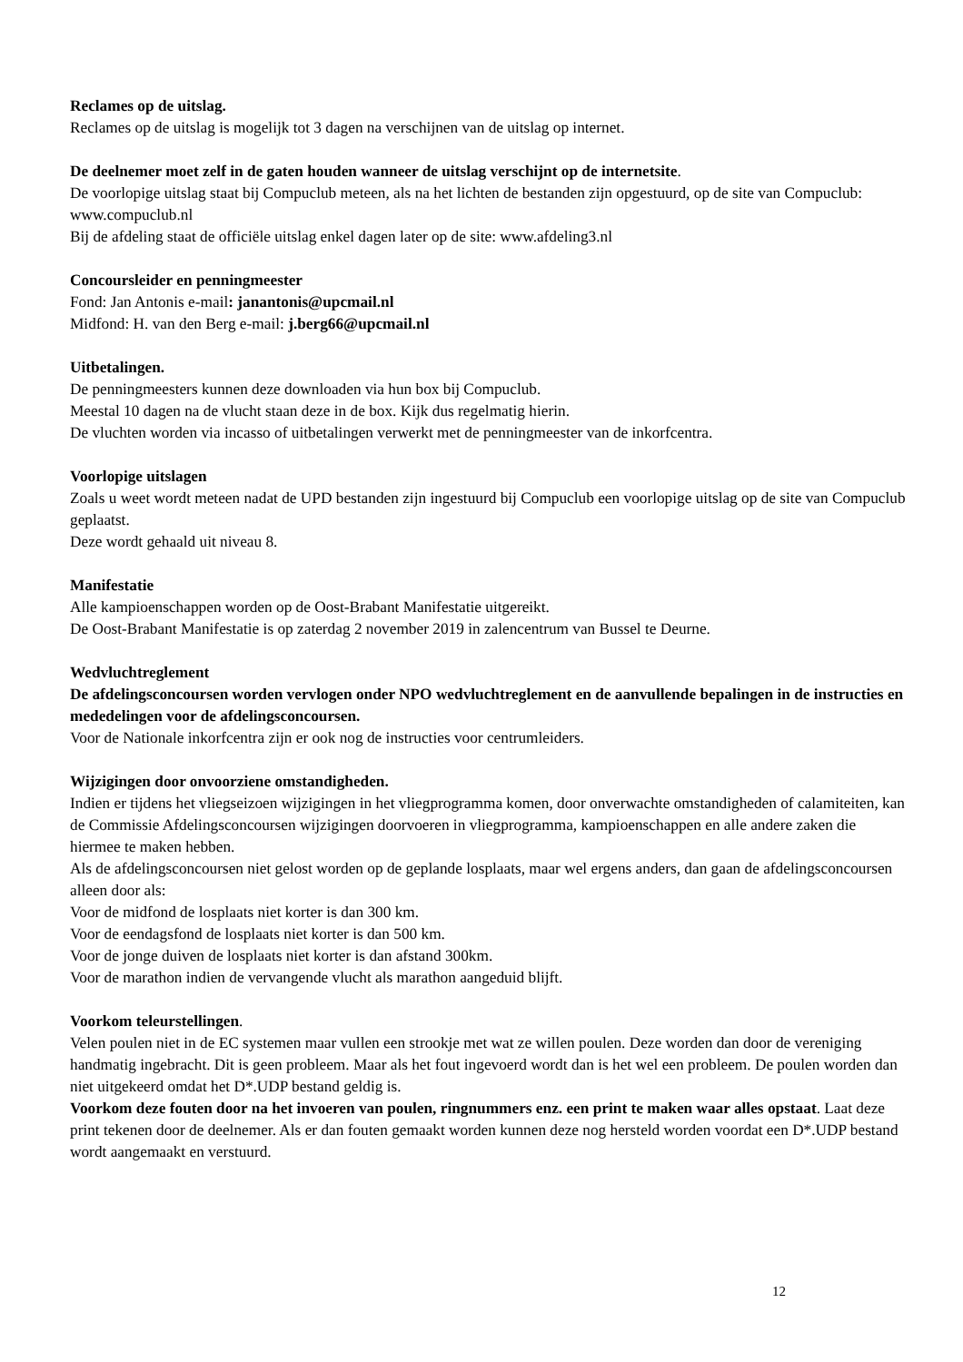Reclames op de uitslag.
Reclames op de uitslag is mogelijk tot 3 dagen na verschijnen van de uitslag op internet.
De deelnemer moet zelf in de gaten houden wanneer de uitslag verschijnt op de internetsite.
De voorlopige uitslag staat bij Compuclub meteen, als na het lichten de bestanden zijn opgestuurd, op de site van Compuclub: www.compuclub.nl
Bij de afdeling staat de officiële uitslag enkel dagen later op de site: www.afdeling3.nl
Concoursleider en penningmeester
Fond: Jan Antonis e-mail: janantonis@upcmail.nl
Midfond: H. van den Berg e-mail: j.berg66@upcmail.nl
Uitbetalingen.
De penningmeesters kunnen deze downloaden via hun box bij Compuclub.
Meestal 10 dagen na de vlucht staan deze in de box. Kijk dus regelmatig hierin.
De vluchten worden via incasso of uitbetalingen verwerkt met de penningmeester van de inkorfcentra.
Voorlopige uitslagen
Zoals u weet wordt meteen nadat de UPD bestanden zijn ingestuurd bij Compuclub een voorlopige uitslag op de site van Compuclub geplaatst.
Deze wordt gehaald uit niveau 8.
Manifestatie
Alle kampioenschappen worden op de Oost-Brabant Manifestatie uitgereikt.
De Oost-Brabant Manifestatie is op zaterdag 2 november 2019 in zalencentrum van Bussel te Deurne.
Wedvluchtreglement
De afdelingsconcoursen worden vervlogen onder NPO wedvluchtreglement en de aanvullende bepalingen in de instructies en mededelingen voor de afdelingsconcoursen.
Voor de Nationale inkorfcentra zijn er ook nog de instructies voor centrumleiders.
Wijzigingen door onvoorziene omstandigheden.
Indien er tijdens het vliegseizoen wijzigingen in het vliegprogramma komen, door onverwachte omstandigheden of calamiteiten, kan de Commissie Afdelingsconcoursen wijzigingen doorvoeren in vliegprogramma, kampioenschappen en alle andere zaken die hiermee te maken hebben.
Als de afdelingsconcoursen niet gelost worden op de geplande losplaats, maar wel ergens anders, dan gaan de afdelingsconcoursen alleen door als:
Voor de midfond de losplaats niet korter is dan 300 km.
Voor de eendagsfond de losplaats niet korter is dan 500 km.
Voor de jonge duiven de losplaats niet korter is dan afstand 300km.
Voor de marathon indien de vervangende vlucht als marathon aangeduid blijft.
Voorkom teleurstellingen.
Velen poulen niet in de EC systemen maar vullen een strookje met wat ze willen poulen. Deze worden dan door de vereniging handmatig ingebracht. Dit is geen probleem. Maar als het fout ingevoerd wordt dan is het wel een probleem. De poulen worden dan niet uitgekeerd omdat het D*.UDP bestand geldig is.
Voorkom deze fouten door na het invoeren van poulen, ringnummers enz. een print te maken waar alles opstaat. Laat deze print tekenen door de deelnemer. Als er dan fouten gemaakt worden kunnen deze nog hersteld worden voordat een D*.UDP bestand wordt aangemaakt en verstuurd.
12